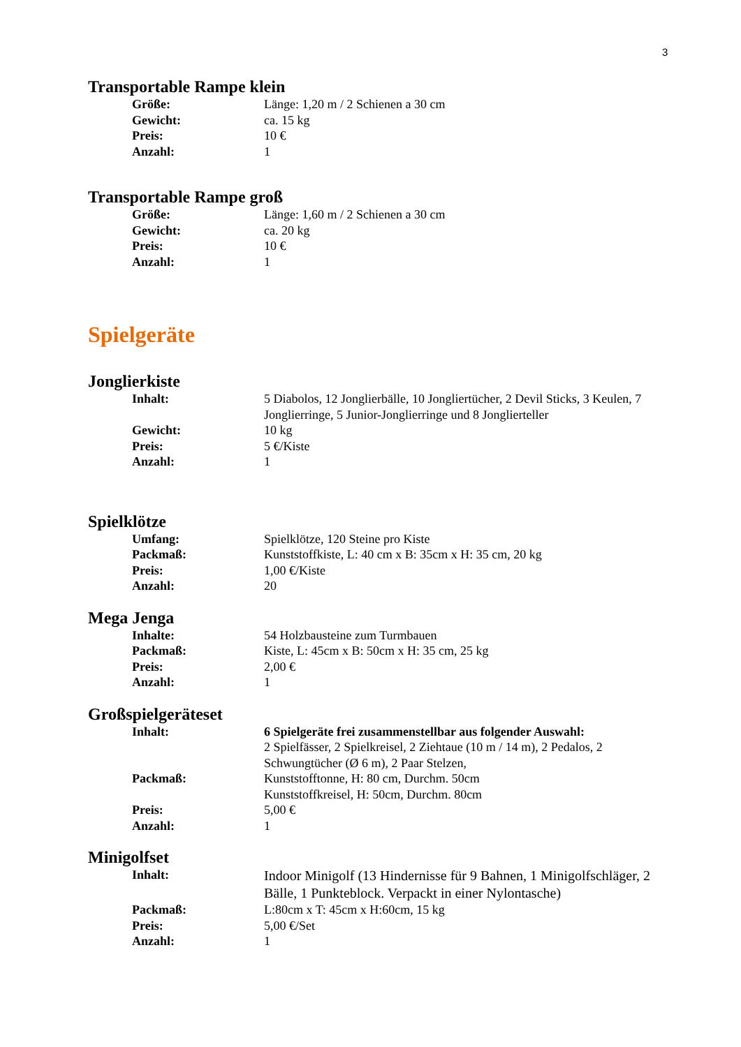3
Transportable Rampe klein
Größe: Länge: 1,20 m / 2 Schienen a 30 cm
Gewicht: ca. 15 kg
Preis: 10 €
Anzahl: 1
Transportable Rampe groß
Größe: Länge: 1,60 m / 2 Schienen a 30 cm
Gewicht: ca. 20 kg
Preis: 10 €
Anzahl: 1
Spielgeräte
Jonglierkiste
Inhalt: 5 Diabolos, 12 Jonglierbälle, 10 Jongliertücher, 2 Devil Sticks, 3 Keulen, 7 Jonglierringe, 5 Junior-Jonglierringe und 8 Jonglierteller
Gewicht: 10 kg
Preis: 5 €/Kiste
Anzahl: 1
Spielklötze
Umfang: Spielklötze, 120 Steine pro Kiste
Packmaß: Kunststoffkiste, L: 40 cm x B: 35cm x H: 35 cm, 20 kg
Preis: 1,00 €/Kiste
Anzahl: 20
Mega Jenga
Inhalte: 54 Holzbausteine zum Turmbauen
Packmaß: Kiste, L: 45cm x B: 50cm x H: 35 cm, 25 kg
Preis: 2,00 €
Anzahl: 1
Großspielgeräteset
Inhalt: 6 Spielgeräte frei zusammenstellbar aus folgender Auswahl:
2 Spielfässer, 2 Spielkreisel, 2 Ziehtaue (10 m / 14 m), 2 Pedalos, 2 Schwungtücher (Ø 6 m), 2 Paar Stelzen,
Packmaß: Kunststofftonne, H: 80 cm, Durchm. 50cm
Kunststoffkreisel, H: 50cm, Durchm. 80cm
Preis: 5,00 €
Anzahl: 1
Minigolfset
Inhalt: Indoor Minigolf (13 Hindernisse für 9 Bahnen, 1 Minigolfschläger, 2 Bälle, 1 Punkteblock. Verpackt in einer Nylontasche)
Packmaß: L:80cm x T: 45cm x H:60cm, 15 kg
Preis: 5,00 €/Set
Anzahl: 1